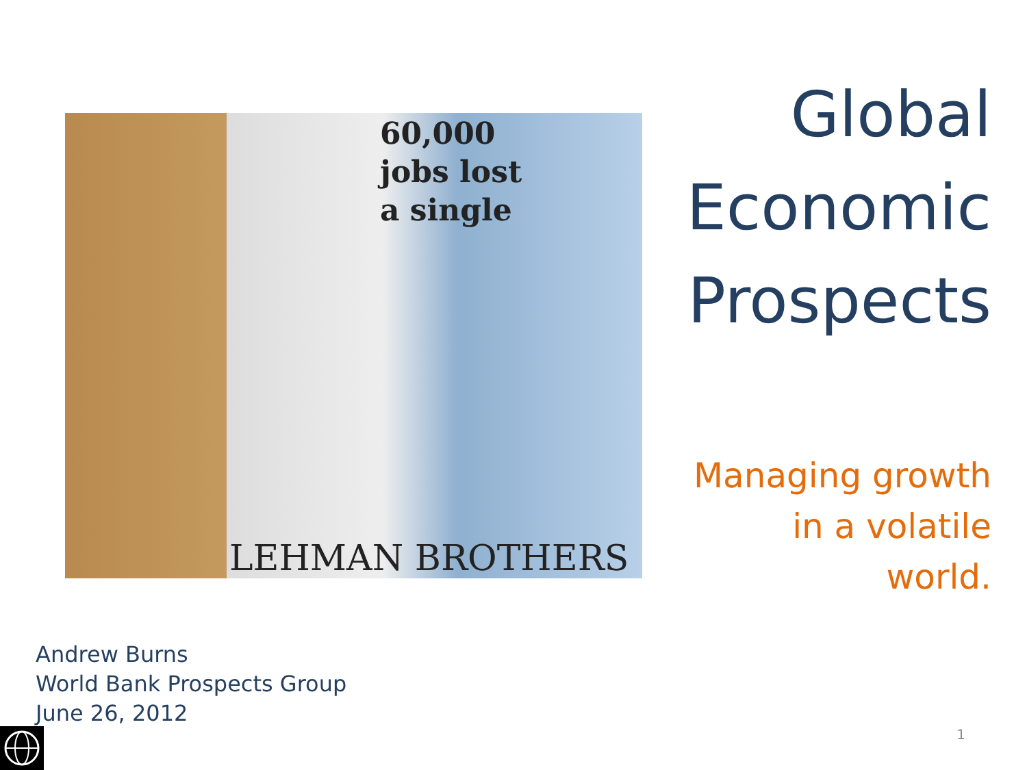60,000
jobs lost
a single
LEHMAN BROTHERS
Global
Economic
Prospects
Managing growth
in a volatile
world.
Andrew Burns
World Bank Prospects Group
June 26, 2012
1